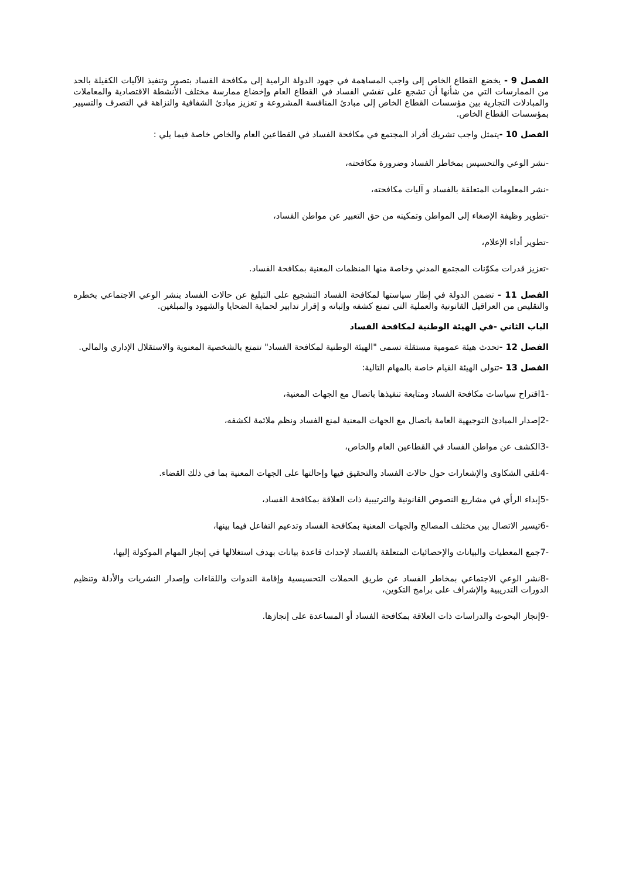الفصل 9 - يخضع القطاع الخاص إلى واجب المساهمة في جهود الدولة الرامية إلى مكافحة الفساد بتصور وتنفيذ الآليات الكفيلة بالحد من الممارسات التي من شأنها أن تشجع على تفشي الفساد في القطاع العام وإخضاع ممارسة مختلف الأنشطة الاقتصادية والمعاملات والمبادلات التجارية بين مؤسسات القطاع الخاص إلى مبادئ المنافسة المشروعة و تعزيز مبادئ الشفافية والنزاهة في التصرف والتسيير بمؤسسات القطاع الخاص.
الفصل 10 -يتمثل واجب تشريك أفراد المجتمع في مكافحة الفساد في القطاعين العام والخاص خاصة فيما يلي :
-نشر الوعي والتحسيس بمخاطر الفساد وضرورة مكافحته،
-نشر المعلومات المتعلقة بالفساد و آليات مكافحته،
-تطوير وظيفة الإصغاء إلى المواطن وتمكينه من حق التعبير عن مواطن الفساد،
-تطوير أداء الإعلام،
-تعزيز قدرات مكوّنات المجتمع المدني وخاصة منها المنظمات المعنية بمكافحة الفساد.
الفصل 11 - تضمن الدولة في إطار سياستها لمكافحة الفساد التشجيع على التبليغ عن حالات الفساد بنشر الوعي الاجتماعي بخطره والتقليص من العراقيل القانونية والعملية التي تمنع كشفه وإثباته و إقرار تدابير لحماية الضحايا والشهود والمبلغين.
الباب الثاني -في الهيئة الوطنية لمكافحة الفساد
الفصل 12 -تحدث هيئة عمومية مستقلة تسمى "الهيئة الوطنية لمكافحة الفساد" تتمتع بالشخصية المعنوية والاستقلال الإداري والمالي.
الفصل 13 -تتولى الهيئة القيام خاصة بالمهام التالية:
-1اقتراح سياسات مكافحة الفساد ومتابعة تنفيذها باتصال مع الجهات المعنية،
-2إصدار المبادئ التوجيهية العامة باتصال مع الجهات المعنية لمنع الفساد ونظم ملائمة لكشفه،
-3الكشف عن مواطن الفساد في القطاعين العام والخاص،
-4تلقي الشكاوى والإشعارات حول حالات الفساد والتحقيق فيها وإحالتها على الجهات المعنية بما في ذلك القضاء.
-5إبداء الرأي في مشاريع النصوص القانونية والترتيبية ذات العلاقة بمكافحة الفساد،
-6تيسير الاتصال بين مختلف المصالح والجهات المعنية بمكافحة الفساد وتدعيم التفاعل فيما بينها،
-7جمع المعطيات والبيانات والإحصائيات المتعلقة بالفساد لإحداث قاعدة بيانات بهدف استغلالها في إنجاز المهام الموكولة إليها،
-8نشر الوعي الاجتماعي بمخاطر الفساد عن طريق الحملات التحسيسية وإقامة الندوات واللقاءات وإصدار النشريات والأدلة وتنظيم الدورات التدريبية والإشراف على برامج التكوين،
-9إنجاز البحوث والدراسات ذات العلاقة بمكافحة الفساد أو المساعدة على إنجازها.